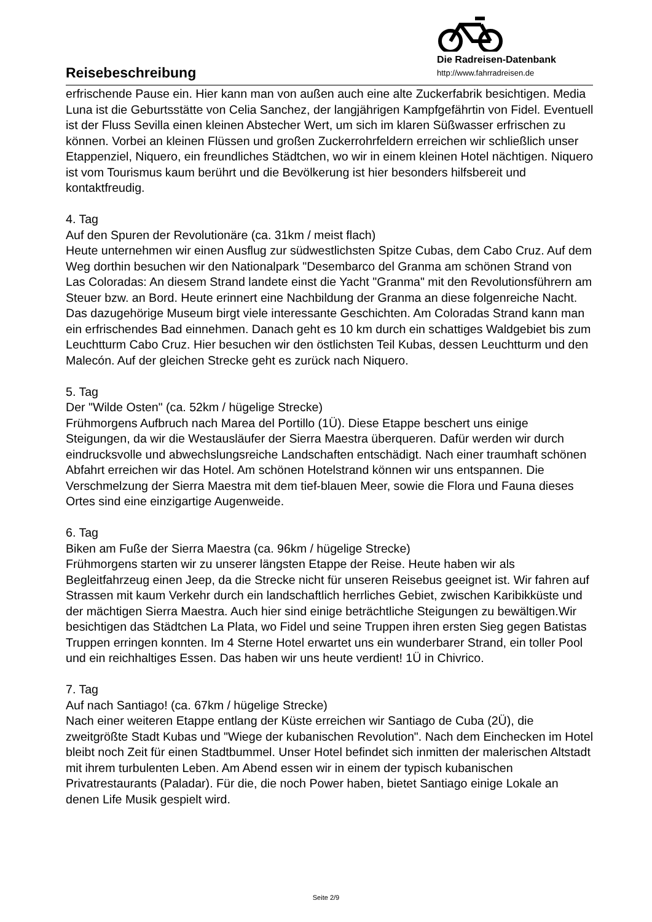Die Radreisen-Datenbank
http://www.fahrradreisen.de
Reisebeschreibung
erfrischende Pause ein. Hier kann man von außen auch eine alte Zuckerfabrik besichtigen. Media Luna ist die Geburtsstätte von Celia Sanchez, der langjährigen Kampfgefährtin von Fidel. Eventuell ist der Fluss Sevilla einen kleinen Abstecher Wert, um sich im klaren Süßwasser erfrischen zu können. Vorbei an kleinen Flüssen und großen Zuckerrohrfeldern erreichen wir schließlich unser Etappenziel, Niquero, ein freundliches Städtchen, wo wir in einem kleinen Hotel nächtigen. Niquero ist vom Tourismus kaum berührt und die Bevölkerung ist hier besonders hilfsbereit und kontaktfreudig.
4. Tag
Auf den Spuren der Revolutionäre (ca. 31km / meist flach)
Heute unternehmen wir einen Ausflug zur südwestlichsten Spitze Cubas, dem Cabo Cruz. Auf dem Weg dorthin besuchen wir den Nationalpark "Desembarco del Granma am schönen Strand von Las Coloradas: An diesem Strand landete einst die Yacht "Granma" mit den Revolutionsführern am Steuer bzw. an Bord. Heute erinnert eine Nachbildung der Granma an diese folgenreiche Nacht. Das dazugehörige Museum birgt viele interessante Geschichten. Am Coloradas Strand kann man ein erfrischendes Bad einnehmen. Danach geht es 10 km durch ein schattiges Waldgebiet bis zum Leuchtturm Cabo Cruz. Hier besuchen wir den östlichsten Teil Kubas, dessen Leuchtturm und den Malecón. Auf der gleichen Strecke geht es zurück nach Niquero.
5. Tag
Der "Wilde Osten" (ca. 52km / hügelige Strecke)
Frühmorgens Aufbruch nach Marea del Portillo (1Ü). Diese Etappe beschert uns einige Steigungen, da wir die Westausläufer der Sierra Maestra überqueren. Dafür werden wir durch eindrucksvolle und abwechslungsreiche Landschaften entschädigt. Nach einer traumhaft schönen Abfahrt erreichen wir das Hotel. Am schönen Hotelstrand können wir uns entspannen. Die Verschmelzung der Sierra Maestra mit dem tief-blauen Meer, sowie die Flora und Fauna dieses Ortes sind eine einzigartige Augenweide.
6. Tag
Biken am Fuße der Sierra Maestra (ca. 96km / hügelige Strecke)
Frühmorgens starten wir zu unserer längsten Etappe der Reise. Heute haben wir als Begleitfahrzeug einen Jeep, da die Strecke nicht für unseren Reisebus geeignet ist. Wir fahren auf Strassen mit kaum Verkehr durch ein landschaftlich herrliches Gebiet, zwischen Karibikküste und der mächtigen Sierra Maestra. Auch hier sind einige beträchtliche Steigungen zu bewältigen.Wir besichtigen das Städtchen La Plata, wo Fidel und seine Truppen ihren ersten Sieg gegen Batistas Truppen erringen konnten. Im 4 Sterne Hotel erwartet uns ein wunderbarer Strand, ein toller Pool und ein reichhaltiges Essen. Das haben wir uns heute verdient! 1Ü in Chivrico.
7. Tag
Auf nach Santiago! (ca. 67km / hügelige Strecke)
Nach einer weiteren Etappe entlang der Küste erreichen wir Santiago de Cuba (2Ü), die zweitgrößte Stadt Kubas und "Wiege der kubanischen Revolution". Nach dem Einchecken im Hotel bleibt noch Zeit für einen Stadtbummel. Unser Hotel befindet sich inmitten der malerischen Altstadt mit ihrem turbulenten Leben. Am Abend essen wir in einem der typisch kubanischen Privatrestaurants (Paladar). Für die, die noch Power haben, bietet Santiago einige Lokale an denen Life Musik gespielt wird.
Seite 2/9